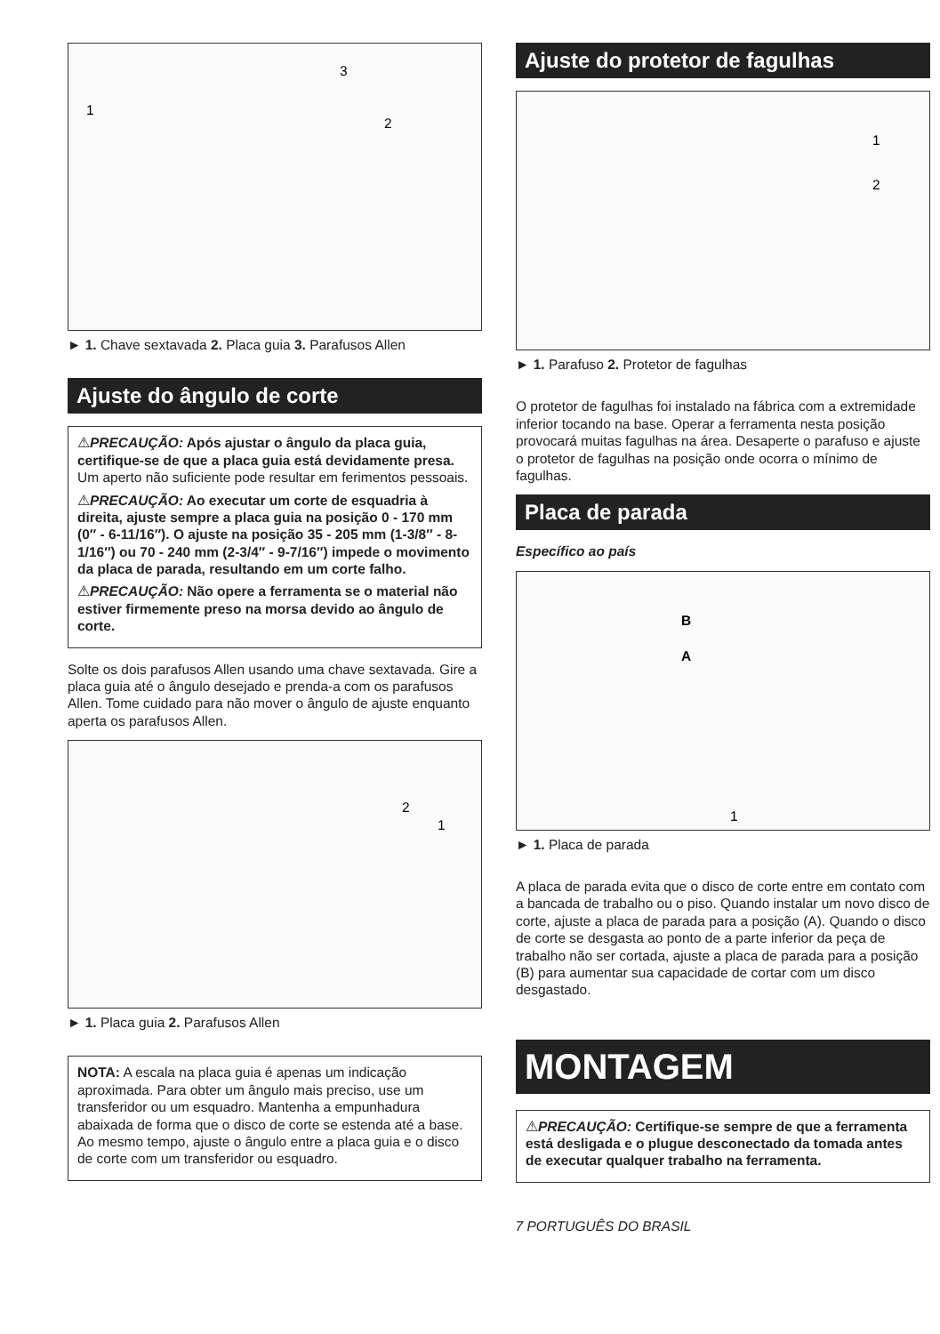1
2
3
► 1. Chave sextavada 2. Placa guia 3. Parafusos Allen
Ajuste do ângulo de corte
⚠PRECAUÇÃO: Após ajustar o ângulo da placa guia, certifique-se de que a placa guia está devidamente presa. Um aperto não suficiente pode resultar em ferimentos pessoais.
⚠PRECAUÇÃO: Ao executar um corte de esquadria à direita, ajuste sempre a placa guia na posição 0 - 170 mm (0″ - 6-11/16″). O ajuste na posição 35 - 205 mm (1-3/8″ - 8-1/16″) ou 70 - 240 mm (2-3/4″ - 9-7/16″) impede o movimento da placa de parada, resultando em um corte falho.
⚠PRECAUÇÃO: Não opere a ferramenta se o material não estiver firmemente preso na morsa devido ao ângulo de corte.
Solte os dois parafusos Allen usando uma chave sextavada. Gire a placa guia até o ângulo desejado e prenda-a com os parafusos Allen. Tome cuidado para não mover o ângulo de ajuste enquanto aperta os parafusos Allen.
2
1
► 1. Placa guia 2. Parafusos Allen
NOTA: A escala na placa guia é apenas um indicação aproximada. Para obter um ângulo mais preciso, use um transferidor ou um esquadro. Mantenha a empunhadura abaixada de forma que o disco de corte se estenda até a base. Ao mesmo tempo, ajuste o ângulo entre a placa guia e o disco de corte com um transferidor ou esquadro.
Ajuste do protetor de fagulhas
1
2
► 1. Parafuso 2. Protetor de fagulhas
O protetor de fagulhas foi instalado na fábrica com a extremidade inferior tocando na base. Operar a ferramenta nesta posição provocará muitas fagulhas na área. Desaperte o parafuso e ajuste o protetor de fagulhas na posição onde ocorra o mínimo de fagulhas.
Placa de parada
Específico ao país
B
A
1
► 1. Placa de parada
A placa de parada evita que o disco de corte entre em contato com a bancada de trabalho ou o piso. Quando instalar um novo disco de corte, ajuste a placa de parada para a posição (A). Quando o disco de corte se desgasta ao ponto de a parte inferior da peça de trabalho não ser cortada, ajuste a placa de parada para a posição (B) para aumentar sua capacidade de cortar com um disco desgastado.
MONTAGEM
⚠PRECAUÇÃO: Certifique-se sempre de que a ferramenta está desligada e o plugue desconectado da tomada antes de executar qualquer trabalho na ferramenta.
7 PORTUGUÊS DO BRASIL